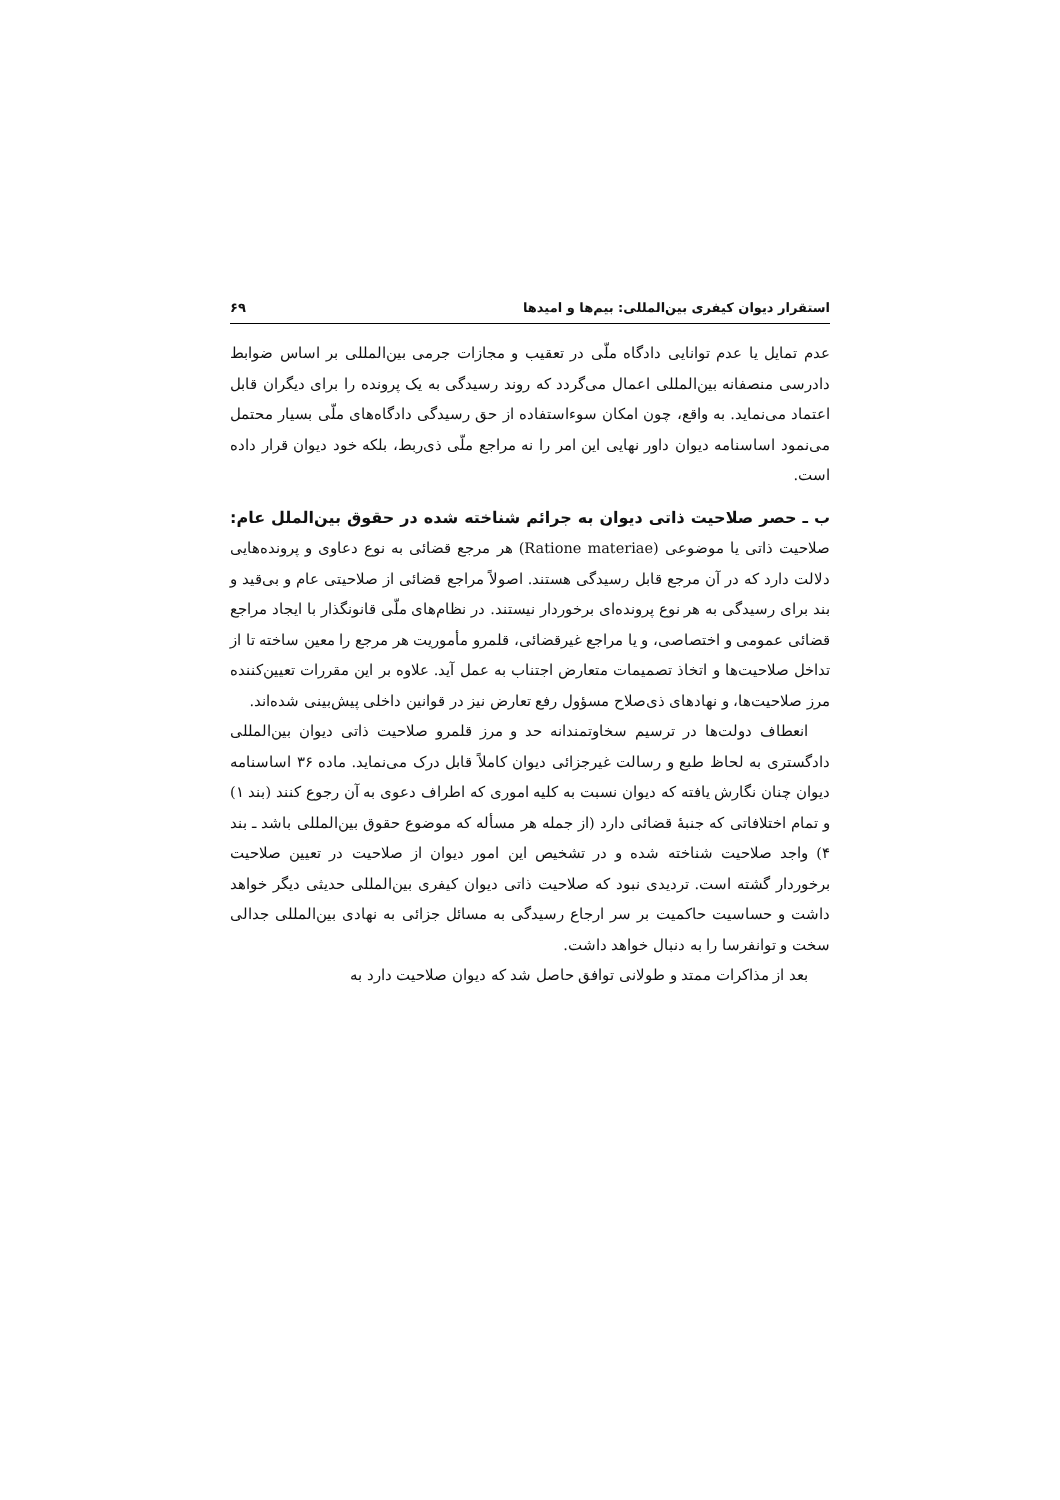استقرار دیوان کیفری بین‌المللی: بیم‌ها و امیدها ۶۹
عدم تمایل یا عدم توانایی دادگاه ملّی در تعقیب و مجازات جرمی بین‌المللی بر اساس ضوابط دادرسی منصفانه بین‌المللی اعمال می‌گردد که روند رسیدگی به یک پرونده را برای دیگران قابل اعتماد می‌نماید. به واقع، چون امکان سوءاستفاده از حق رسیدگی دادگاه‌های ملّی بسیار محتمل می‌نمود اساسنامه دیوان داور نهایی این امر را نه مراجع ملّی ذی‌ربط، بلکه خود دیوان قرار داده است.
ب ـ حصر صلاحیت ذاتی دیوان به جرائم شناخته شده در حقوق بین‌الملل عام: صلاحیت ذاتی یا موضوعی (Ratione materiae) هر مرجع قضائی به نوع دعاوی و پرونده‌هایی دلالت دارد که در آن مرجع قابل رسیدگی هستند. اصولاً مراجع قضائی از صلاحیتی عام و بی‌قید و بند برای رسیدگی به هر نوع پرونده‌ای برخوردار نیستند. در نظام‌های ملّی قانونگذار با ایجاد مراجع قضائی عمومی و اختصاصی، و یا مراجع غیرقضائی، قلمرو مأموریت هر مرجع را معین ساخته تا از تداخل صلاحیت‌ها و اتخاذ تصمیمات متعارض اجتناب به عمل آید. علاوه بر این مقررات تعیین‌کننده مرز صلاحیت‌ها، و نهادهای ذی‌صلاح مسؤول رفع تعارض نیز در قوانین داخلی پیش‌بینی شده‌اند.
انعطاف دولت‌ها در ترسیم سخاوتمندانه حد و مرز قلمرو صلاحیت ذاتی دیوان بین‌المللی دادگستری به لحاظ طبع و رسالت غیرجزائی دیوان کاملاً قابل درک می‌نماید. ماده ۳۶ اساسنامه دیوان چنان نگارش یافته که دیوان نسبت به کلیه اموری که اطراف دعوی به آن رجوع کنند (بند ۱) و تمام اختلافاتی که جنبهٔ قضائی دارد (از جمله هر مسأله که موضوع حقوق بین‌المللی باشد ـ بند ۴) واجد صلاحیت شناخته شده و در تشخیص این امور دیوان از صلاحیت در تعیین صلاحیت برخوردار گشته است. تردیدی نبود که صلاحیت ذاتی دیوان کیفری بین‌المللی حدیثی دیگر خواهد داشت و حساسیت حاکمیت بر سر ارجاع رسیدگی به مسائل جزائی به نهادی بین‌المللی جدالی سخت و توانفرسا را به دنبال خواهد داشت.
بعد از مذاکرات ممتد و طولانی توافق حاصل شد که دیوان صلاحیت دارد به